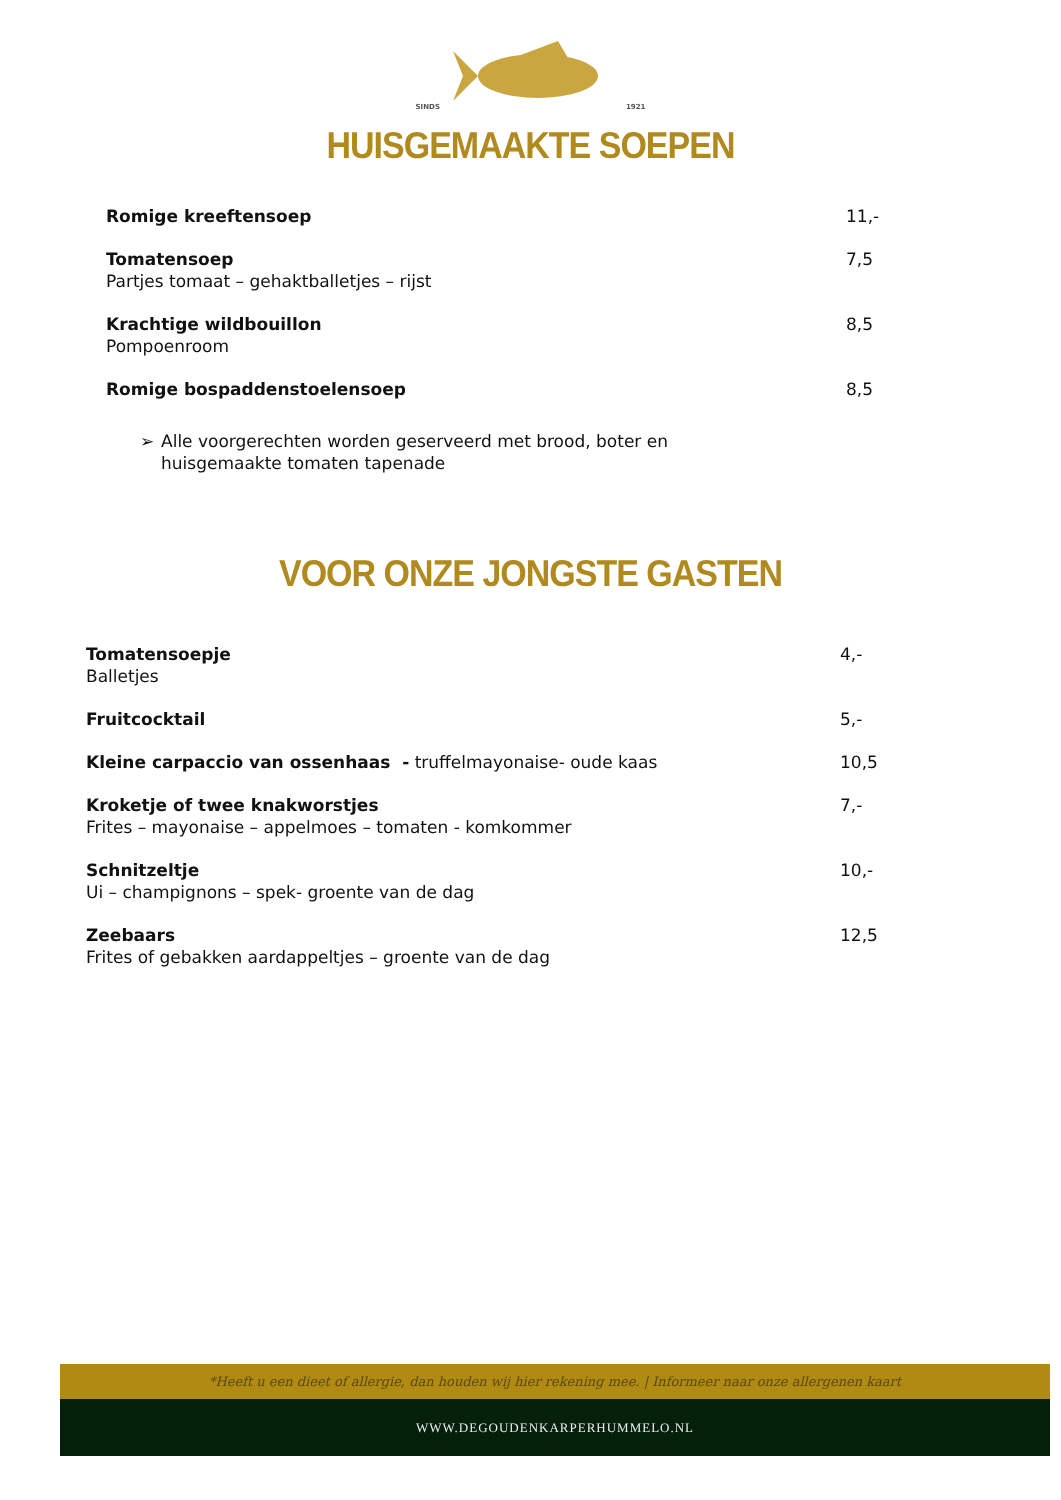SINDS 1921
HUISGEMAAKTE SOEPEN
Romige kreeftensoep 11,-
Tomatensoep
Partjes tomaat – gehaktballetjes – rijst
7,5
Krachtige wildbouillon
Pompoenroom
8,5
Romige bospaddenstoelensoep 8,5
➢ Alle voorgerechten worden geserveerd met brood, boter en huisgemaakte tomaten tapenade
VOOR ONZE JONGSTE GASTEN
Tomatensoepje
Balletjes
4,-
Fruitcocktail 5,-
Kleine carpaccio van ossenhaas - truffelmayonaise- oude kaas
10,5
Kroketje of twee knakworstjes
Frites – mayonaise – appelmoes – tomaten - komkommer
7,-
Schnitzeltje
Ui – champignons – spek- groente van de dag
10,-
Zeebaars
Frites of gebakken aardappeltjes – groente van de dag
12,5
*Heeft u een dieet of allergie, dan houden wij hier rekening mee. | Informeer naar onze allergenen kaart
WWW.DEGOUDENKARPERHUMMELO.NL